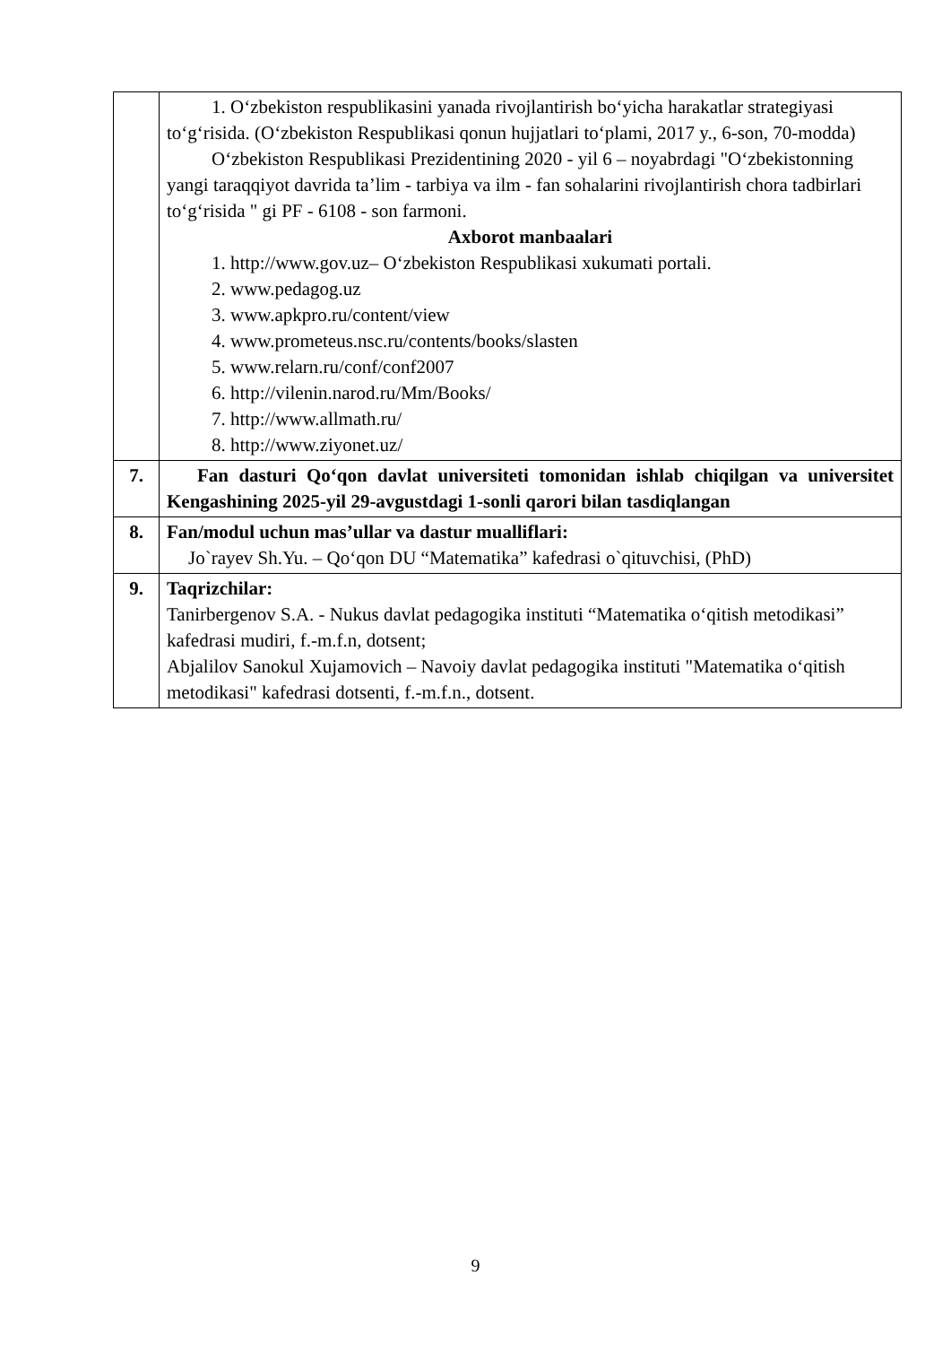| | 1. O‘zbekiston respublikasini yanada rivojlantirish bo‘yicha harakatlar strategiyasi to‘g‘risida. (O‘zbekiston Respublikasi qonun hujjatlari to‘plami, 2017 y., 6-son, 70-modda) O‘zbekiston Respublikasi Prezidentining 2020 - yil 6 – noyabrdagi "O‘zbekistonning yangi taraqqiyot davrida ta’lim - tarbiya va ilm - fan sohalarini rivojlantirish chora tadbirlari to‘g‘risida " gi PF - 6108 - son farmoni. Axborot manbaalari 1. http://www.gov.uz– O‘zbekiston Respublikasi xukumati portali. 2. www.pedagog.uz 3. www.apkpro.ru/content/view 4. www.prometeus.nsc.ru/contents/books/slasten 5. www.relarn.ru/conf/conf2007 6. http://vilenin.narod.ru/Mm/Books/ 7. http://www.allmath.ru/ 8. http://www.ziyonet.uz/ |
| 7. | Fan dasturi Qo‘qon davlat universiteti tomonidan ishlab chiqilgan va universitet Kengashining 2025-yil 29-avgustdagi 1-sonli qarori bilan tasdiqlangan |
| 8. | Fan/modul uchun mas’ullar va dastur mualliflari: Jo`rayev Sh.Yu. – Qo‘qon DU “Matematika” kafedrasi o`qituvchisi, (PhD) |
| 9. | Taqrizchilar: Tanirbergenov S.A. - Nukus davlat pedagogika instituti “Matematika o‘qitish metodikasi” kafedrasi mudiri, f.-m.f.n, dotsent; Abjalilov Sanokul Xujamovich – Navoiy davlat pedagogika instituti "Matematika o‘qitish metodikasi" kafedrasi dotsenti, f.-m.f.n., dotsent. |
9